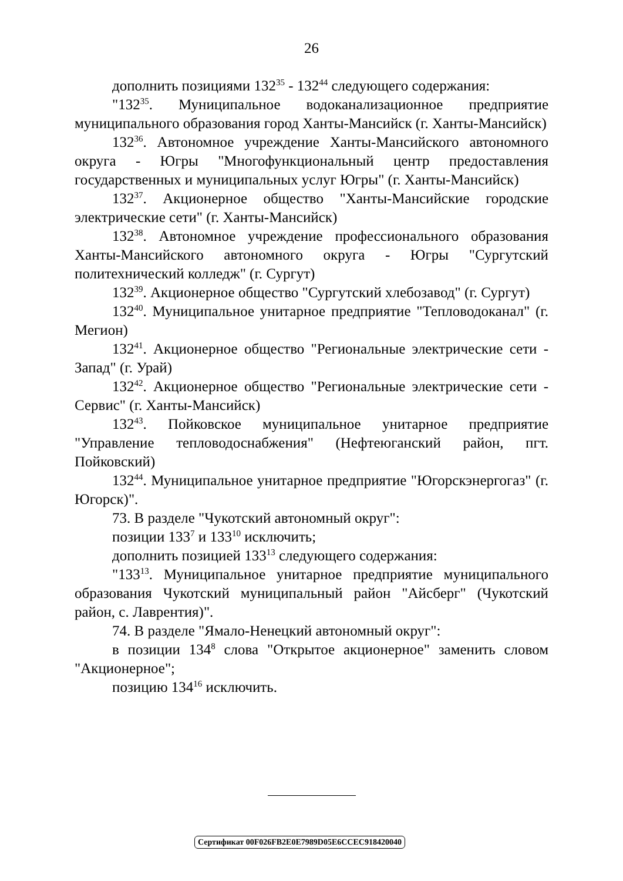26
дополнить позициями 132<sup>35</sup> - 132<sup>44</sup> следующего содержания:
"132<sup>35</sup>. Муниципальное водоканализационное предприятие муниципального образования город Ханты-Мансийск (г. Ханты-Мансийск)
132<sup>36</sup>. Автономное учреждение Ханты-Мансийского автономного округа - Югры "Многофункциональный центр предоставления государственных и муниципальных услуг Югры" (г. Ханты-Мансийск)
132<sup>37</sup>. Акционерное общество "Ханты-Мансийские городские электрические сети" (г. Ханты-Мансийск)
132<sup>38</sup>. Автономное учреждение профессионального образования Ханты-Мансийского автономного округа - Югры "Сургутский политехнический колледж" (г. Сургут)
132<sup>39</sup>. Акционерное общество "Сургутский хлебозавод" (г. Сургут)
132<sup>40</sup>. Муниципальное унитарное предприятие "Тепловодоканал" (г. Мегион)
132<sup>41</sup>. Акционерное общество "Региональные электрические сети - Запад" (г. Урай)
132<sup>42</sup>. Акционерное общество "Региональные электрические сети - Сервис" (г. Ханты-Мансийск)
132<sup>43</sup>. Пойковское муниципальное унитарное предприятие "Управление тепловодоснабжения" (Нефтеюганский район, пгт. Пойковский)
132<sup>44</sup>. Муниципальное унитарное предприятие "Югорскэнергогаз" (г. Югорск)".
73. В разделе "Чукотский автономный округ":
позиции 133<sup>7</sup> и 133<sup>10</sup> исключить;
дополнить позицией 133<sup>13</sup> следующего содержания:
"133<sup>13</sup>. Муниципальное унитарное предприятие муниципального образования Чукотский муниципальный район "Айсберг" (Чукотский район, с. Лаврентия)".
74. В разделе "Ямало-Ненецкий автономный округ":
в позиции 134<sup>8</sup> слова "Открытое акционерное" заменить словом "Акционерное";
позицию 134<sup>16</sup> исключить.
Сертификат 00F026FB2E0E7989D05E6CCEC918420040